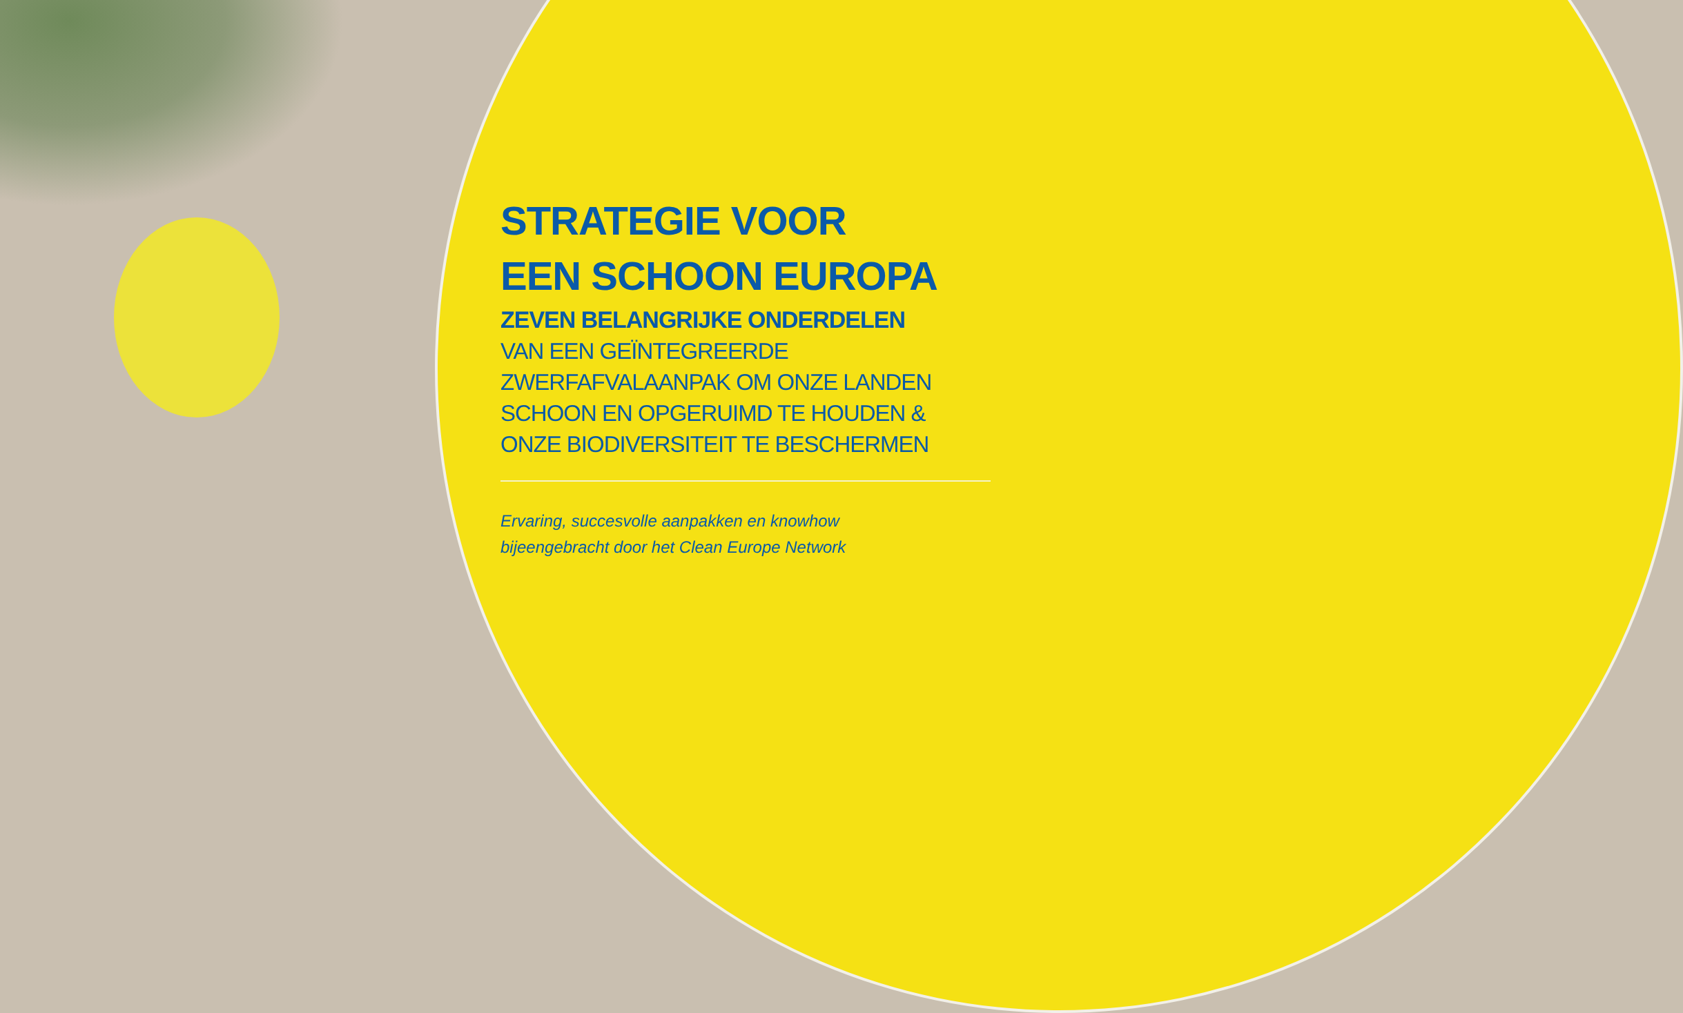STRATEGIE VOOR
EEN SCHOON EUROPA
ZEVEN BELANGRIJKE ONDERDELEN
VAN EEN GEÏNTEGREERDE ZWERFAFVALAANPAK OM ONZE LANDEN SCHOON EN OPGERUIMD TE HOUDEN & ONZE BIODIVERSITEIT TE BESCHERMEN
Ervaring, succesvolle aanpakken en knowhow
bijeengebracht door het Clean Europe Network